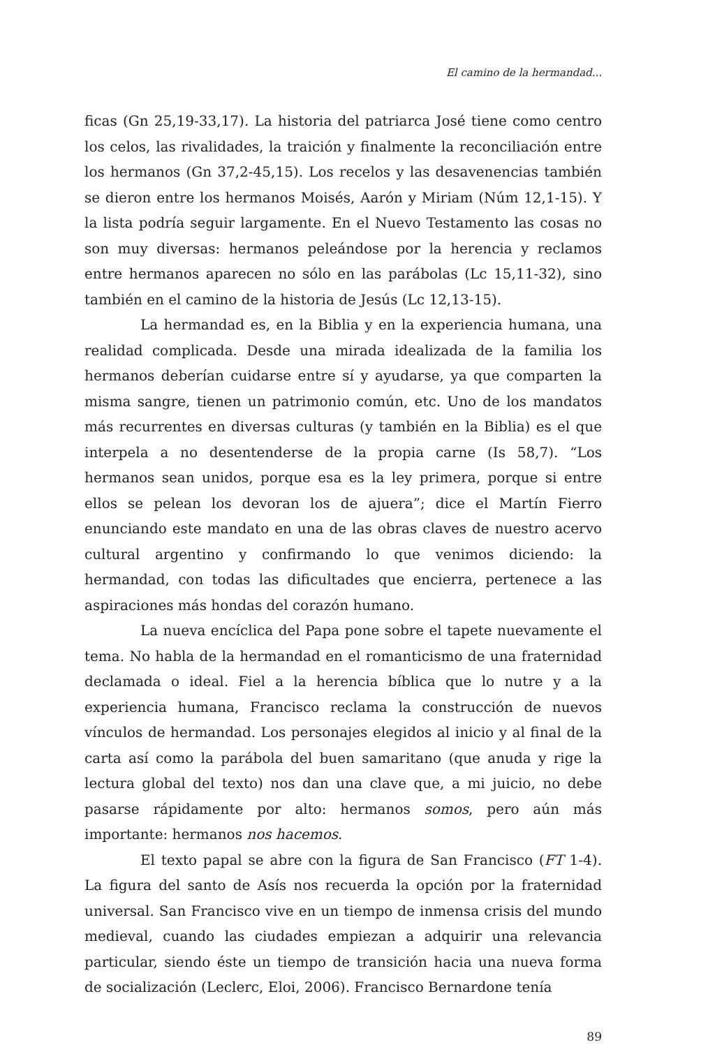El camino de la hermandad...
ficas (Gn 25,19-33,17). La historia del patriarca José tiene como centro los celos, las rivalidades, la traición y finalmente la reconciliación entre los hermanos (Gn 37,2-45,15). Los recelos y las desavenencias también se dieron entre los hermanos Moisés, Aarón y Miriam (Núm 12,1-15). Y la lista podría seguir largamente. En el Nuevo Testamento las cosas no son muy diversas: hermanos peleándose por la herencia y reclamos entre hermanos aparecen no sólo en las parábolas (Lc 15,11-32), sino también en el camino de la historia de Jesús (Lc 12,13-15).
La hermandad es, en la Biblia y en la experiencia humana, una realidad complicada. Desde una mirada idealizada de la familia los hermanos deberían cuidarse entre sí y ayudarse, ya que comparten la misma sangre, tienen un patrimonio común, etc. Uno de los mandatos más recurrentes en diversas culturas (y también en la Biblia) es el que interpela a no desentenderse de la propia carne (Is 58,7). “Los hermanos sean unidos, porque esa es la ley primera, porque si entre ellos se pelean los devoran los de ajuera”; dice el Martín Fierro enunciando este mandato en una de las obras claves de nuestro acervo cultural argentino y confirmando lo que venimos diciendo: la hermandad, con todas las dificultades que encierra, pertenece a las aspiraciones más hondas del corazón humano.
La nueva encíclica del Papa pone sobre el tapete nuevamente el tema. No habla de la hermandad en el romanticismo de una fraternidad declamada o ideal. Fiel a la herencia bíblica que lo nutre y a la experiencia humana, Francisco reclama la construcción de nuevos vínculos de hermandad. Los personajes elegidos al inicio y al final de la carta así como la parábola del buen samaritano (que anuda y rige la lectura global del texto) nos dan una clave que, a mi juicio, no debe pasarse rápidamente por alto: hermanos somos, pero aún más importante: hermanos nos hacemos.
El texto papal se abre con la figura de San Francisco (FT 1-4). La figura del santo de Asís nos recuerda la opción por la fraternidad universal. San Francisco vive en un tiempo de inmensa crisis del mundo medieval, cuando las ciudades empiezan a adquirir una relevancia particular, siendo éste un tiempo de transición hacia una nueva forma de socialización (Leclerc, Eloi, 2006). Francisco Bernardone tenía
89